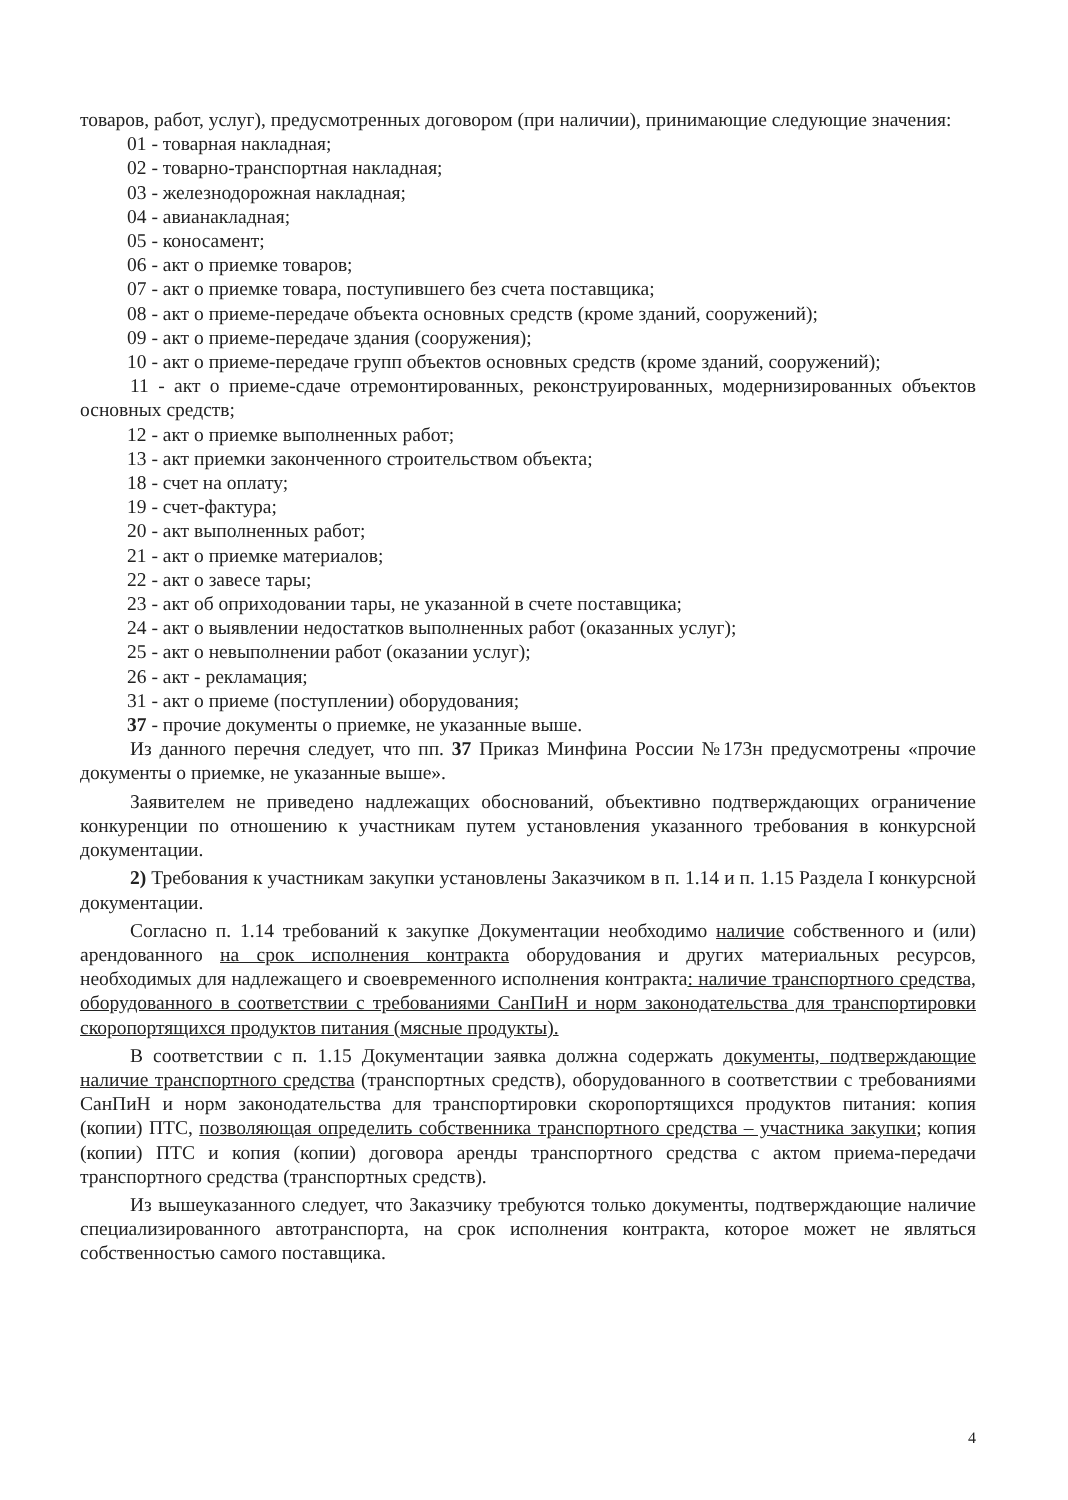товаров, работ, услуг), предусмотренных договором (при наличии), принимающие следующие значения:
01 - товарная накладная;
02 - товарно-транспортная накладная;
03 - железнодорожная накладная;
04 - авианакладная;
05 - коносамент;
06 - акт о приемке товаров;
07 - акт о приемке товара, поступившего без счета поставщика;
08 - акт о приеме-передаче объекта основных средств (кроме зданий, сооружений);
09 - акт о приеме-передаче здания (сооружения);
10 - акт о приеме-передаче групп объектов основных средств (кроме зданий, сооружений);
11 - акт о приеме-сдаче отремонтированных, реконструированных, модернизированных объектов основных средств;
12 - акт о приемке выполненных работ;
13 - акт приемки законченного строительством объекта;
18 - счет на оплату;
19 - счет-фактура;
20 - акт выполненных работ;
21 - акт о приемке материалов;
22 - акт о завесе тары;
23 - акт об оприходовании тары, не указанной в счете поставщика;
24 - акт о выявлении недостатков выполненных работ (оказанных услуг);
25 - акт о невыполнении работ (оказании услуг);
26 - акт - рекламация;
31 - акт о приеме (поступлении) оборудования;
37 - прочие документы о приемке, не указанные выше.
Из данного перечня следует, что пп. 37 Приказ Минфина России №173н предусмотрены «прочие документы о приемке, не указанные выше».
Заявителем не приведено надлежащих обоснований, объективно подтверждающих ограничение конкуренции по отношению к участникам путем установления указанного требования в конкурсной документации.
2) Требования к участникам закупки установлены Заказчиком в п. 1.14 и п. 1.15 Раздела I конкурсной документации.
Согласно п. 1.14 требований к закупке Документации необходимо наличие собственного и (или) арендованного на срок исполнения контракта оборудования и других материальных ресурсов, необходимых для надлежащего и своевременного исполнения контракта: наличие транспортного средства, оборудованного в соответствии с требованиями СанПиН и норм законодательства для транспортировки скоропортящихся продуктов питания (мясные продукты).
В соответствии с п. 1.15 Документации заявка должна содержать документы, подтверждающие наличие транспортного средства (транспортных средств), оборудованного в соответствии с требованиями СанПиН и норм законодательства для транспортировки скоропортящихся продуктов питания: копия (копии) ПТС, позволяющая определить собственника транспортного средства – участника закупки; копия (копии) ПТС и копия (копии) договора аренды транспортного средства с актом приема-передачи транспортного средства (транспортных средств).
Из вышеуказанного следует, что Заказчику требуются только документы, подтверждающие наличие специализированного автотранспорта, на срок исполнения контракта, которое может не являться собственностью самого поставщика.
4